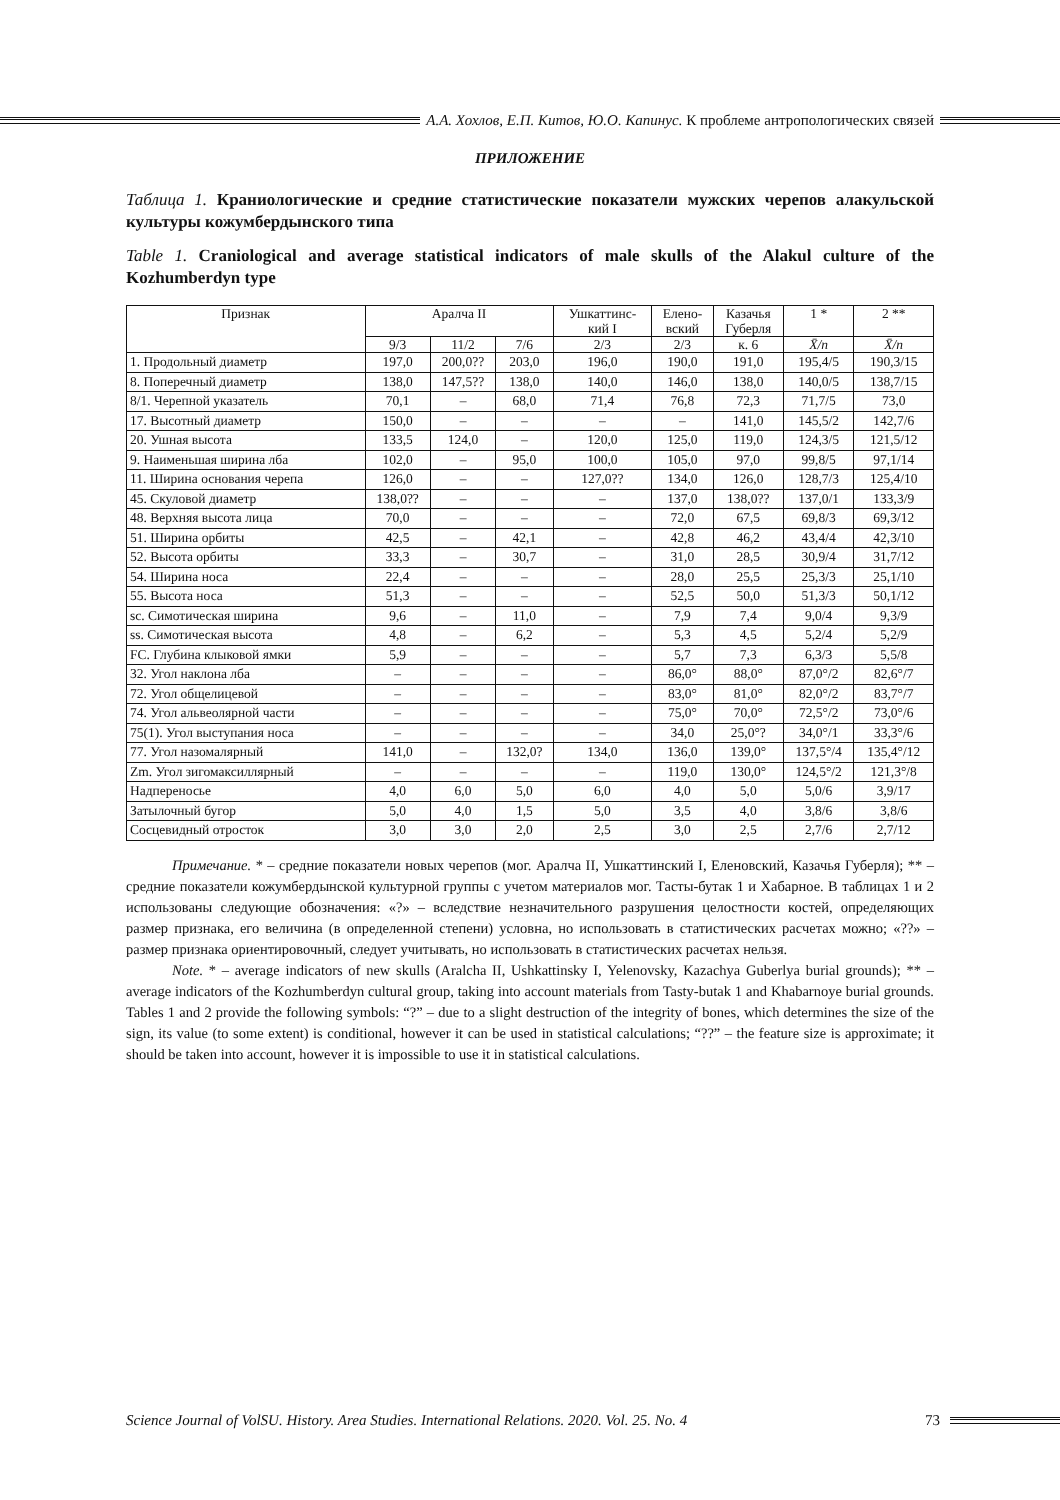А.А. Хохлов, Е.П. Китов, Ю.О. Капинус. К проблеме антропологических связей
ПРИЛОЖЕНИЕ
Таблица 1. Краниологические и средние статистические показатели мужских черепов алакульской культуры кожумбердынского типа
Table 1. Craniological and average statistical indicators of male skulls of the Alakul culture of the Kozhumberdyn type
| Признак | Аралча II | | | Ушкаттинс- кий I | Елено- вский | Казачья Губерля | 1 * | 2 ** |
| --- | --- | --- | --- | --- | --- | --- | --- | --- |
| | 9/3 | 11/2 | 7/6 | 2/3 | 2/3 | к. 6 | X̄/n | X̄/n |
| 1. Продольный диаметр | 197,0 | 200,0?? | 203,0 | 196,0 | 190,0 | 191,0 | 195,4/5 | 190,3/15 |
| 8. Поперечный диаметр | 138,0 | 147,5?? | 138,0 | 140,0 | 146,0 | 138,0 | 140,0/5 | 138,7/15 |
| 8/1. Черепной указатель | 70,1 | – | 68,0 | 71,4 | 76,8 | 72,3 | 71,7/5 | 73,0 |
| 17. Высотный диаметр | 150,0 | – | – | – | – | 141,0 | 145,5/2 | 142,7/6 |
| 20. Ушная высота | 133,5 | 124,0 | – | 120,0 | 125,0 | 119,0 | 124,3/5 | 121,5/12 |
| 9. Наименьшая ширина лба | 102,0 | – | 95,0 | 100,0 | 105,0 | 97,0 | 99,8/5 | 97,1/14 |
| 11. Ширина основания черепа | 126,0 | – | – | 127,0?? | 134,0 | 126,0 | 128,7/3 | 125,4/10 |
| 45. Скуловой диаметр | 138,0?? | – | – | – | 137,0 | 138,0?? | 137,0/1 | 133,3/9 |
| 48. Верхняя высота лица | 70,0 | – | – | – | 72,0 | 67,5 | 69,8/3 | 69,3/12 |
| 51. Ширина орбиты | 42,5 | – | 42,1 | – | 42,8 | 46,2 | 43,4/4 | 42,3/10 |
| 52. Высота орбиты | 33,3 | – | 30,7 | – | 31,0 | 28,5 | 30,9/4 | 31,7/12 |
| 54. Ширина носа | 22,4 | – | – | – | 28,0 | 25,5 | 25,3/3 | 25,1/10 |
| 55. Высота носа | 51,3 | – | – | – | 52,5 | 50,0 | 51,3/3 | 50,1/12 |
| sc. Симотическая ширина | 9,6 | – | 11,0 | – | 7,9 | 7,4 | 9,0/4 | 9,3/9 |
| ss. Симотическая высота | 4,8 | – | 6,2 | – | 5,3 | 4,5 | 5,2/4 | 5,2/9 |
| FC. Глубина клыковой ямки | 5,9 | – | – | – | 5,7 | 7,3 | 6,3/3 | 5,5/8 |
| 32. Угол наклона лба | – | – | – | – | 86,0° | 88,0° | 87,0°/2 | 82,6°/7 |
| 72. Угол общелицевой | – | – | – | – | 83,0° | 81,0° | 82,0°/2 | 83,7°/7 |
| 74. Угол альвеолярной части | – | – | – | – | 75,0° | 70,0° | 72,5°/2 | 73,0°/6 |
| 75(1). Угол выступания носа | – | – | – | – | 34,0 | 25,0°? | 34,0°/1 | 33,3°/6 |
| 77. Угол назомалярный | 141,0 | – | 132,0? | 134,0 | 136,0 | 139,0° | 137,5°/4 | 135,4°/12 |
| Zm. Угол зигомаксиллярный | – | – | – | – | 119,0 | 130,0° | 124,5°/2 | 121,3°/8 |
| Надпереносье | 4,0 | 6,0 | 5,0 | 6,0 | 4,0 | 5,0 | 5,0/6 | 3,9/17 |
| Затылочный бугор | 5,0 | 4,0 | 1,5 | 5,0 | 3,5 | 4,0 | 3,8/6 | 3,8/6 |
| Сосцевидный отросток | 3,0 | 3,0 | 2,0 | 2,5 | 3,0 | 2,5 | 2,7/6 | 2,7/12 |
Примечание. * – средние показатели новых черепов (мог. Аралча II, Ушкаттинский I, Еленовский, Казачья Губерля); ** – средние показатели кожумбердынской культурной группы с учетом материалов мог. Тасты-бутак 1 и Хабарное. В таблицах 1 и 2 использованы следующие обозначения: «?» – вследствие незначительного разрушения целостности костей, определяющих размер признака, его величина (в определенной степени) условна, но использовать в статистических расчетах можно; «??» – размер признака ориентировочный, следует учитывать, но использовать в статистических расчетах нельзя.
Note. * – average indicators of new skulls (Aralcha II, Ushkattinsky I, Yelenovsky, Kazachya Guberlya burial grounds); ** – average indicators of the Kozhumberdyn cultural group, taking into account materials from Tasty-butak 1 and Khabarnoye burial grounds. Tables 1 and 2 provide the following symbols: “?” – due to a slight destruction of the integrity of bones, which determines the size of the sign, its value (to some extent) is conditional, however it can be used in statistical calculations; “??” – the feature size is approximate; it should be taken into account, however it is impossible to use it in statistical calculations.
Science Journal of VolSU. History. Area Studies. International Relations. 2020. Vol. 25. No. 4 73